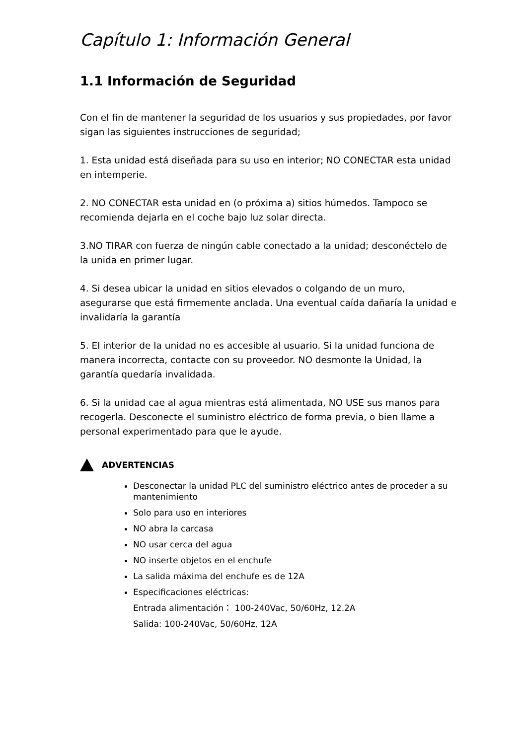Capítulo 1: Información General
1.1 Información de Seguridad
Con el fin de mantener la seguridad de los usuarios y sus propiedades, por favor sigan las siguientes instrucciones de seguridad;
1. Esta unidad está diseñada para su uso en interior; NO CONECTAR esta unidad en intemperie.
2. NO CONECTAR esta unidad en (o próxima a) sitios húmedos. Tampoco se recomienda dejarla en el coche bajo luz solar directa.
3.NO TIRAR con fuerza de ningún cable conectado a la unidad; desconéctelo de la unida en primer lugar.
4. Si desea ubicar la unidad en sitios elevados o colgando de un muro, asegurarse que está firmemente anclada. Una eventual caída dañaría la unidad e invalidaría la garantía
5. El interior de la unidad no es accesible al usuario. Si la unidad funciona de manera incorrecta, contacte con su proveedor. NO desmonte la Unidad, la garantía quedaría invalidada.
6. Si la unidad cae al agua mientras está alimentada, NO USE sus manos para recogerla. Desconecte el suministro eléctrico de forma previa, o bien llame a personal experimentado para que le ayude.
ADVERTENCIAS
Desconectar la unidad PLC del suministro eléctrico antes de proceder a su mantenimiento
Solo para uso en interiores
NO abra la carcasa
NO usar cerca del agua
NO inserte objetos en el enchufe
La salida máxima del enchufe es de 12A
Especificaciones eléctricas:
Entrada alimentación： 100-240Vac, 50/60Hz, 12.2A
Salida: 100-240Vac, 50/60Hz, 12A